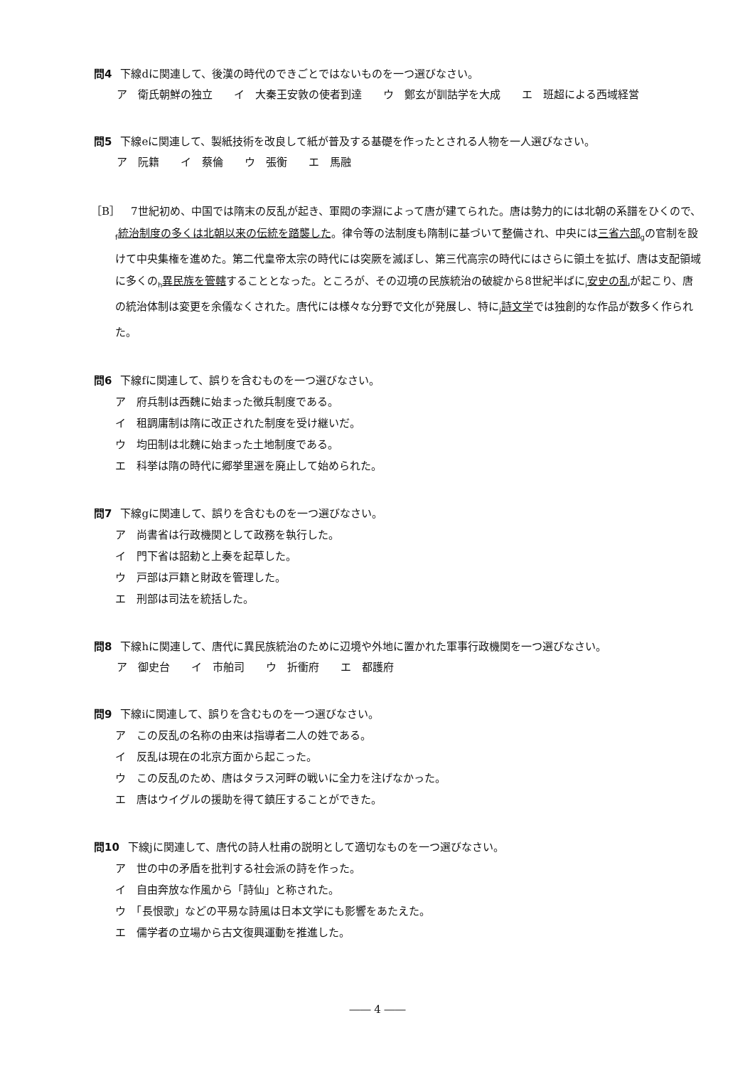問4 下線dに関連して、後漢の時代のできごとではないものを一つ選びなさい。
ア　衛氏朝鮮の独立　　イ　大秦王安敦の使者到達　　ウ　鄭玄が訓詁学を大成　　エ　班超による西域経営
問5 下線eに関連して、製紙技術を改良して紙が普及する基礎を作ったとされる人物を一人選びなさい。
ア　阮籍　　イ　蔡倫　　ウ　張衡　　エ　馬融
［B］　7世紀初め、中国では隋末の反乱が起き、軍閥の李淵によって唐が建てられた。唐は勢力的には北朝の系譜をひくので、<sub>f</sub>統治制度の多くは北朝以来の伝統を踏襲した。律令等の法制度も隋制に基づいて整備され、中央には三省六部<sub>g</sub>の官制を設けて中央集権を進めた。第二代皇帝太宗の時代には突厥を滅ぼし、第三代高宗の時代にはさらに領土を拡げ、唐は支配領域に多くの<sub>h</sub>異民族を管轄することとなった。ところが、その辺境の民族統治の破綻から8世紀半ばに<sub>i</sub>安史の乱が起こり、唐の統治体制は変更を余儀なくされた。唐代には様々な分野で文化が発展し、特に<sub>j</sub>詩文学では独創的な作品が数多く作られた。
問6 下線fに関連して、誤りを含むものを一つ選びなさい。
ア　府兵制は西魏に始まった徴兵制度である。
イ　租調庸制は隋に改正された制度を受け継いだ。
ウ　均田制は北魏に始まった土地制度である。
エ　科挙は隋の時代に郷挙里選を廃止して始められた。
問7 下線gに関連して、誤りを含むものを一つ選びなさい。
ア　尚書省は行政機関として政務を執行した。
イ　門下省は詔勅と上奏を起草した。
ウ　戸部は戸籍と財政を管理した。
エ　刑部は司法を統括した。
問8 下線hに関連して、唐代に異民族統治のために辺境や外地に置かれた軍事行政機関を一つ選びなさい。
ア　御史台　　イ　市舶司　　ウ　折衝府　　エ　都護府
問9 下線iに関連して、誤りを含むものを一つ選びなさい。
ア　この反乱の名称の由来は指導者二人の姓である。
イ　反乱は現在の北京方面から起こった。
ウ　この反乱のため、唐はタラス河畔の戦いに全力を注げなかった。
エ　唐はウイグルの援助を得て鎮圧することができた。
問10 下線jに関連して、唐代の詩人杜甫の説明として適切なものを一つ選びなさい。
ア　世の中の矛盾を批判する社会派の詩を作った。
イ　自由奔放な作風から「詩仙」と称された。
ウ　「長恨歌」などの平易な詩風は日本文学にも影響をあたえた。
エ　儒学者の立場から古文復興運動を推進した。
―― 4 ――